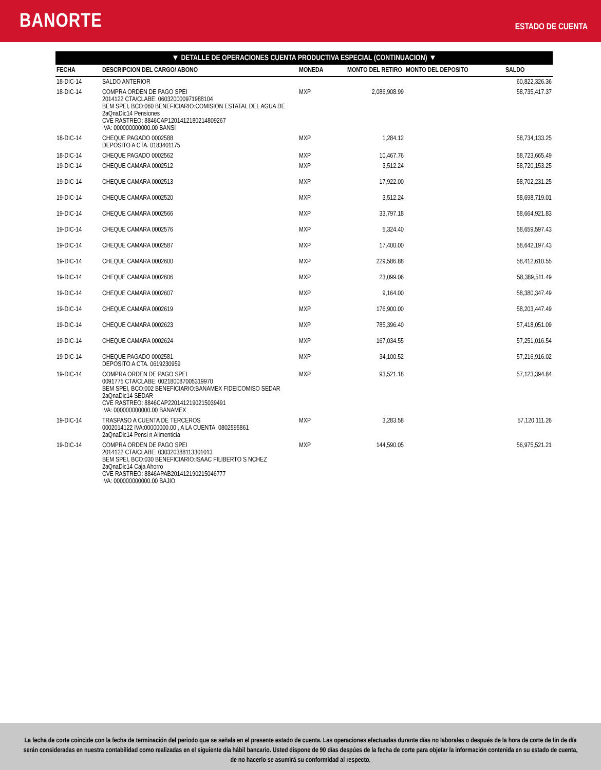BANORTE
ESTADO DE CUENTA
▼ DETALLE DE OPERACIONES CUENTA PRODUCTIVA ESPECIAL (CONTINUACION) ▼
| FECHA | DESCRIPCION DEL CARGO/ ABONO | MONEDA | MONTO DEL RETIRO | MONTO DEL DEPOSITO | SALDO |
| --- | --- | --- | --- | --- | --- |
| 18-DIC-14 | SALDO ANTERIOR | | | | 60,822,326.36 |
| 18-DIC-14 | COMPRA ORDEN DE PAGO SPEI 2014122 CTA/CLABE: 060320000971988104 BEM SPEI, BCO:060 BENEFICIARIO:COMISION ESTATAL DEL AGUA DE 2aQnaDic14 Pensiones CVE RASTREO: 8846CAP1201412180214809267 IVA: 000000000000.00 BANSI | MXP | 2,086,908.99 | | 58,735,417.37 |
| 18-DIC-14 | CHEQUE PAGADO 0002588 DEPOSITO A CTA. 0183401175 | MXP | 1,284.12 | | 58,734,133.25 |
| 18-DIC-14 | CHEQUE PAGADO 0002562 | MXP | 10,467.76 | | 58,723,665.49 |
| 19-DIC-14 | CHEQUE CAMARA 0002512 | MXP | 3,512.24 | | 58,720,153.25 |
| 19-DIC-14 | CHEQUE CAMARA 0002513 | MXP | 17,922.00 | | 58,702,231.25 |
| 19-DIC-14 | CHEQUE CAMARA 0002520 | MXP | 3,512.24 | | 58,698,719.01 |
| 19-DIC-14 | CHEQUE CAMARA 0002566 | MXP | 33,797.18 | | 58,664,921.83 |
| 19-DIC-14 | CHEQUE CAMARA 0002576 | MXP | 5,324.40 | | 58,659,597.43 |
| 19-DIC-14 | CHEQUE CAMARA 0002587 | MXP | 17,400.00 | | 58,642,197.43 |
| 19-DIC-14 | CHEQUE CAMARA 0002600 | MXP | 229,586.88 | | 58,412,610.55 |
| 19-DIC-14 | CHEQUE CAMARA 0002606 | MXP | 23,099.06 | | 58,389,511.49 |
| 19-DIC-14 | CHEQUE CAMARA 0002607 | MXP | 9,164.00 | | 58,380,347.49 |
| 19-DIC-14 | CHEQUE CAMARA 0002619 | MXP | 176,900.00 | | 58,203,447.49 |
| 19-DIC-14 | CHEQUE CAMARA 0002623 | MXP | 785,396.40 | | 57,418,051.09 |
| 19-DIC-14 | CHEQUE CAMARA 0002624 | MXP | 167,034.55 | | 57,251,016.54 |
| 19-DIC-14 | CHEQUE PAGADO 0002581 DEPOSITO A CTA. 0619230959 | MXP | 34,100.52 | | 57,216,916.02 |
| 19-DIC-14 | COMPRA ORDEN DE PAGO SPEI 0091775 CTA/CLABE: 002180087005319970 BEM SPEI, BCO:002 BENEFICIARIO:BANAMEX FIDEICOMISO SEDAR 2aQnaDic14 SEDAR CVE RASTREO: 8846CAP2201412190215039491 IVA: 000000000000.00 BANAMEX | MXP | 93,521.18 | | 57,123,394.84 |
| 19-DIC-14 | TRASPASO A CUENTA DE TERCEROS 0002014122 IVA:00000000.00 , A LA CUENTA: 0802595861 2aQnaDic14 Pensi n Alimenticia | MXP | 3,283.58 | | 57,120,111.26 |
| 19-DIC-14 | COMPRA ORDEN DE PAGO SPEI 2014122 CTA/CLABE: 030320388113301013 BEM SPEI, BCO:030 BENEFICIARIO:ISAAC FILIBERTO S NCHEZ 2aQnaDic14 Caja Ahorro CVE RASTREO: 8846APAB201412190215046777 IVA: 000000000000.00 BAJIO | MXP | 144,590.05 | | 56,975,521.21 |
La fecha de corte coincide con la fecha de terminación del periodo que se señala en el presente estado de cuenta. Las operaciones efectuadas durante días no laborales o después de la hora de corte de fin de día serán consideradas en nuestra contabilidad como realizadas en el siguiente día hábil bancario. Usted dispone de 90 días despúes de la fecha de corte para objetar la información contenida en su estado de cuenta, de no hacerlo se asumirá su conformidad al respecto.